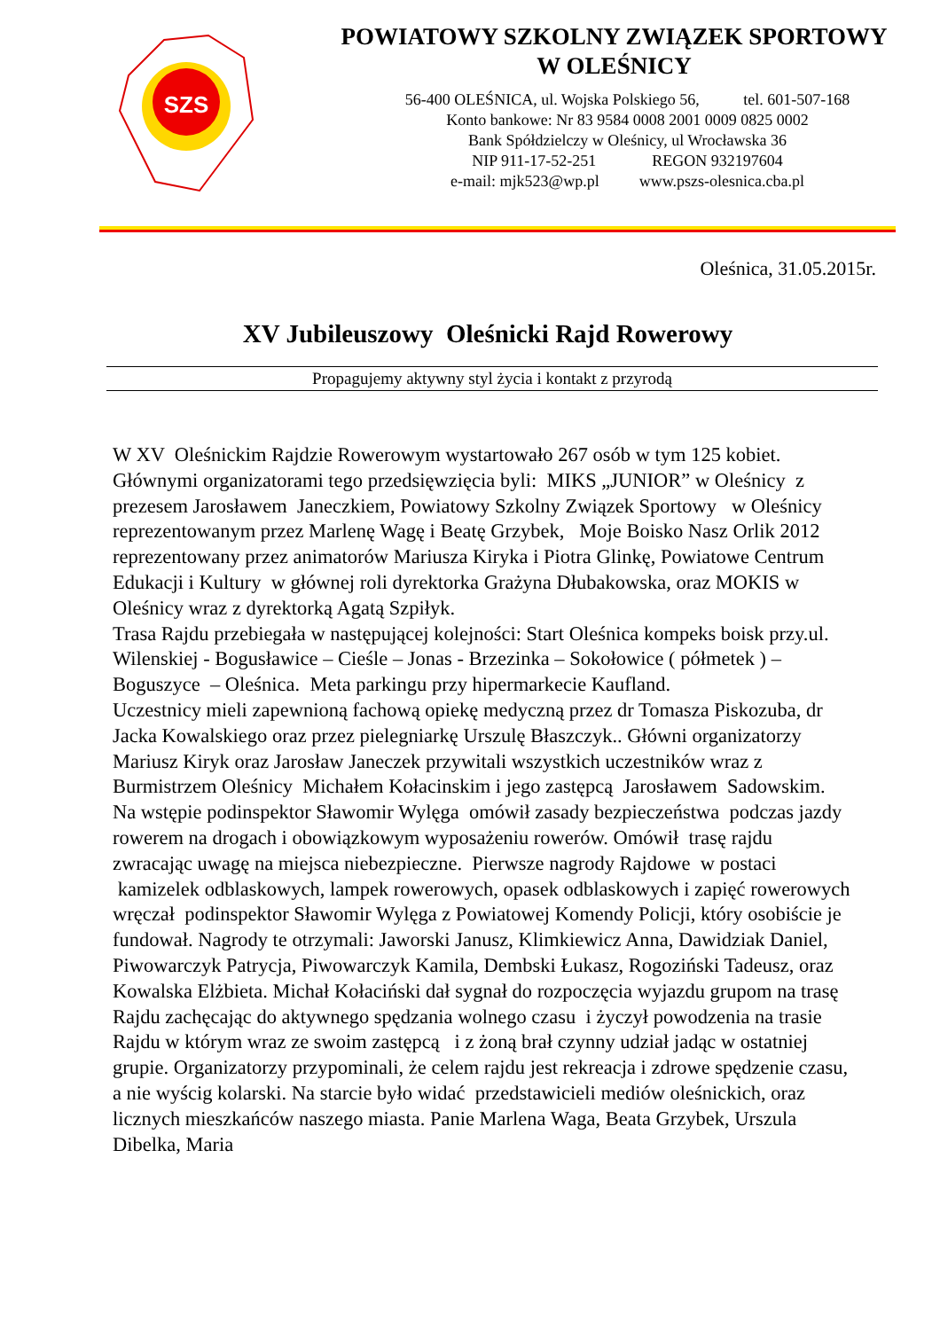SZS
POWIATOWY SZKOLNY ZWIĄZEK SPORTOWY
W OLEŚNICY
56-400 OLEŚNICA, ul. Wojska Polskiego 56, tel. 601-507-168
Konto bankowe: Nr 83 9584 0008 2001 0009 0825 0002
Bank Spółdzielczy w Oleśnicy, ul Wrocławska 36
NIP 911-17-52-251 REGON 932197604
e-mail: mjk523@wp.pl www.pszs-olesnica.cba.pl
Oleśnica, 31.05.2015r.
XV Jubileuszowy Oleśnicki Rajd Rowerowy
Propagujemy aktywny styl życia i kontakt z przyrodą
W XV Oleśnickim Rajdzie Rowerowym wystartowało 267 osób w tym 125 kobiet. Głównymi organizatorami tego przedsięwzięcia byli: MIKS „JUNIOR” w Oleśnicy z prezesem Jarosławem Janeczkiem, Powiatowy Szkolny Związek Sportowy w Oleśnicy reprezentowanym przez Marlenę Wagę i Beatę Grzybek, Moje Boisko Nasz Orlik 2012 reprezentowany przez animatorów Mariusza Kiryka i Piotra Glinkę, Powiatowe Centrum Edukacji i Kultury w głównej roli dyrektorka Grażyna Dłubakowska, oraz MOKIS w Oleśnicy wraz z dyrektorką Agatą Szpiłyk.
Trasa Rajdu przebiegała w następującej kolejności: Start Oleśnica kompeks boisk przy.ul. Wilenskiej - Bogusławice – Cieśle – Jonas - Brzezinka – Sokołowice ( półmetek ) – Boguszyce – Oleśnica. Meta parkingu przy hipermarkecie Kaufland.
Uczestnicy mieli zapewnioną fachową opiekę medyczną przez dr Tomasza Piskozuba, dr Jacka Kowalskiego oraz przez pielegniarkę Urszulę Błaszczyk.. Główni organizatorzy Mariusz Kiryk oraz Jarosław Janeczek przywitali wszystkich uczestników wraz z Burmistrzem Oleśnicy Michałem Kołacinskim i jego zastępcą Jarosławem Sadowskim. Na wstępie podinspektor Sławomir Wylęga omówił zasady bezpieczeństwa podczas jazdy rowerem na drogach i obowiązkowym wyposażeniu rowerów. Omówił trasę rajdu zwracając uwagę na miejsca niebezpieczne. Pierwsze nagrody Rajdowe w postaci kamizelek odblaskowych, lampek rowerowych, opasek odblaskowych i zapięć rowerowych wręczał podinspektor Sławomir Wylęga z Powiatowej Komendy Policji, który osobiście je fundował. Nagrody te otrzymali: Jaworski Janusz, Klimkiewicz Anna, Dawidziak Daniel, Piwowarczyk Patrycja, Piwowarczyk Kamila, Dembski Łukasz, Rogoziński Tadeusz, oraz Kowalska Elżbieta. Michał Kołaciński dał sygnał do rozpoczęcia wyjazdu grupom na trasę Rajdu zachęcając do aktywnego spędzania wolnego czasu i życzył powodzenia na trasie Rajdu w którym wraz ze swoim zastępcą i z żoną brał czynny udział jadąc w ostatniej grupie. Organizatorzy przypominali, że celem rajdu jest rekreacja i zdrowe spędzenie czasu, a nie wyścig kolarski. Na starcie było widać przedstawicieli mediów oleśnickich, oraz licznych mieszkańców naszego miasta. Panie Marlena Waga, Beata Grzybek, Urszula Dibelka, Maria